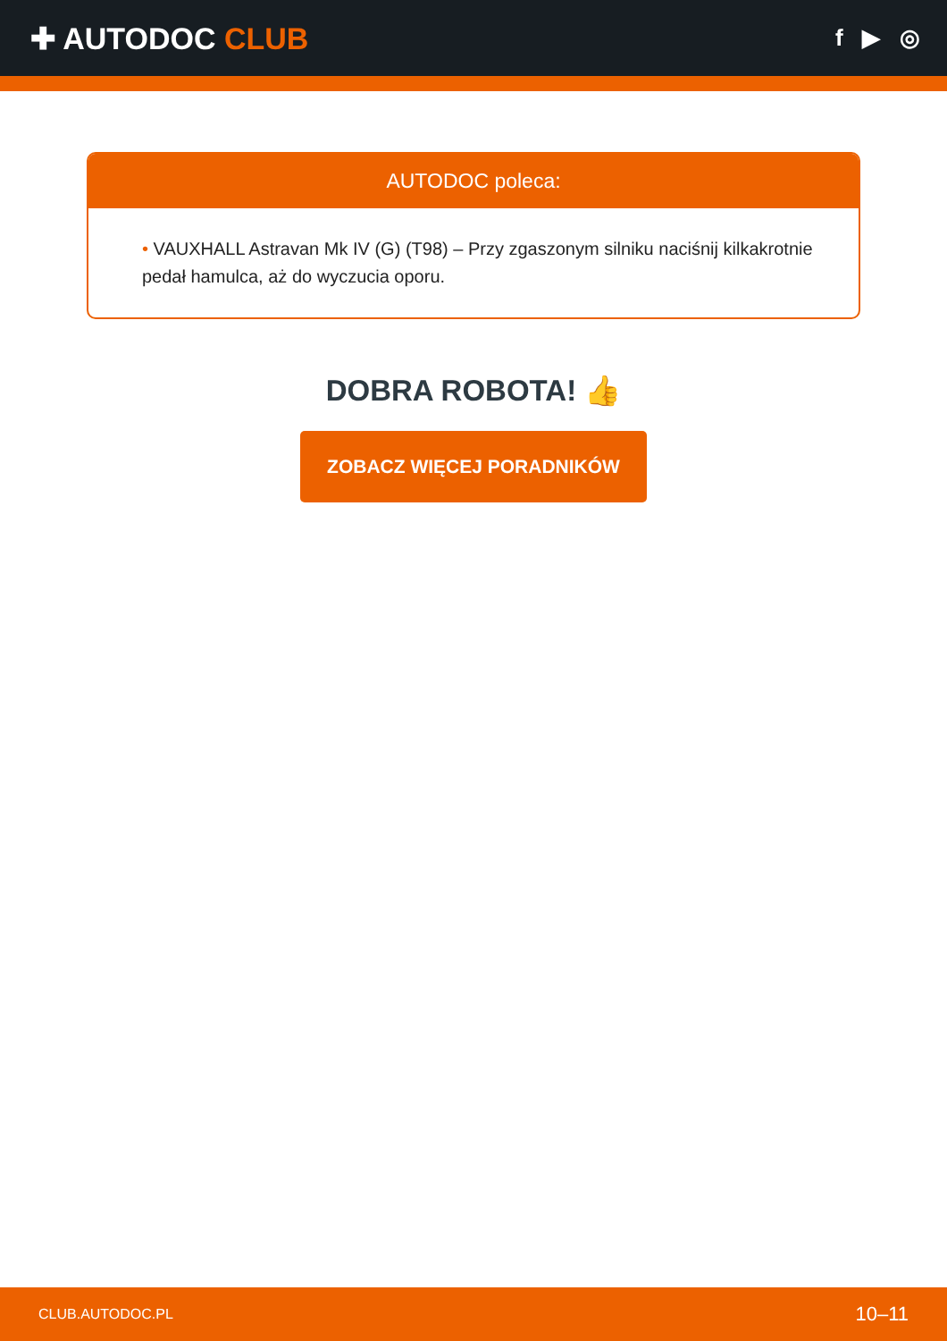✚ AUTODOC CLUB
f ▶ ◎
AUTODOC poleca:
• VAUXHALL Astravan Mk IV (G) (T98) – Przy zgaszonym silniku naciśnij kilkakrotnie pedał hamulca, aż do wyczucia oporu.
DOBRA ROBOTA! 👍
ZOBACZ WIĘCEJ PORADNIKÓW
CLUB.AUTODOC.PL 10–11